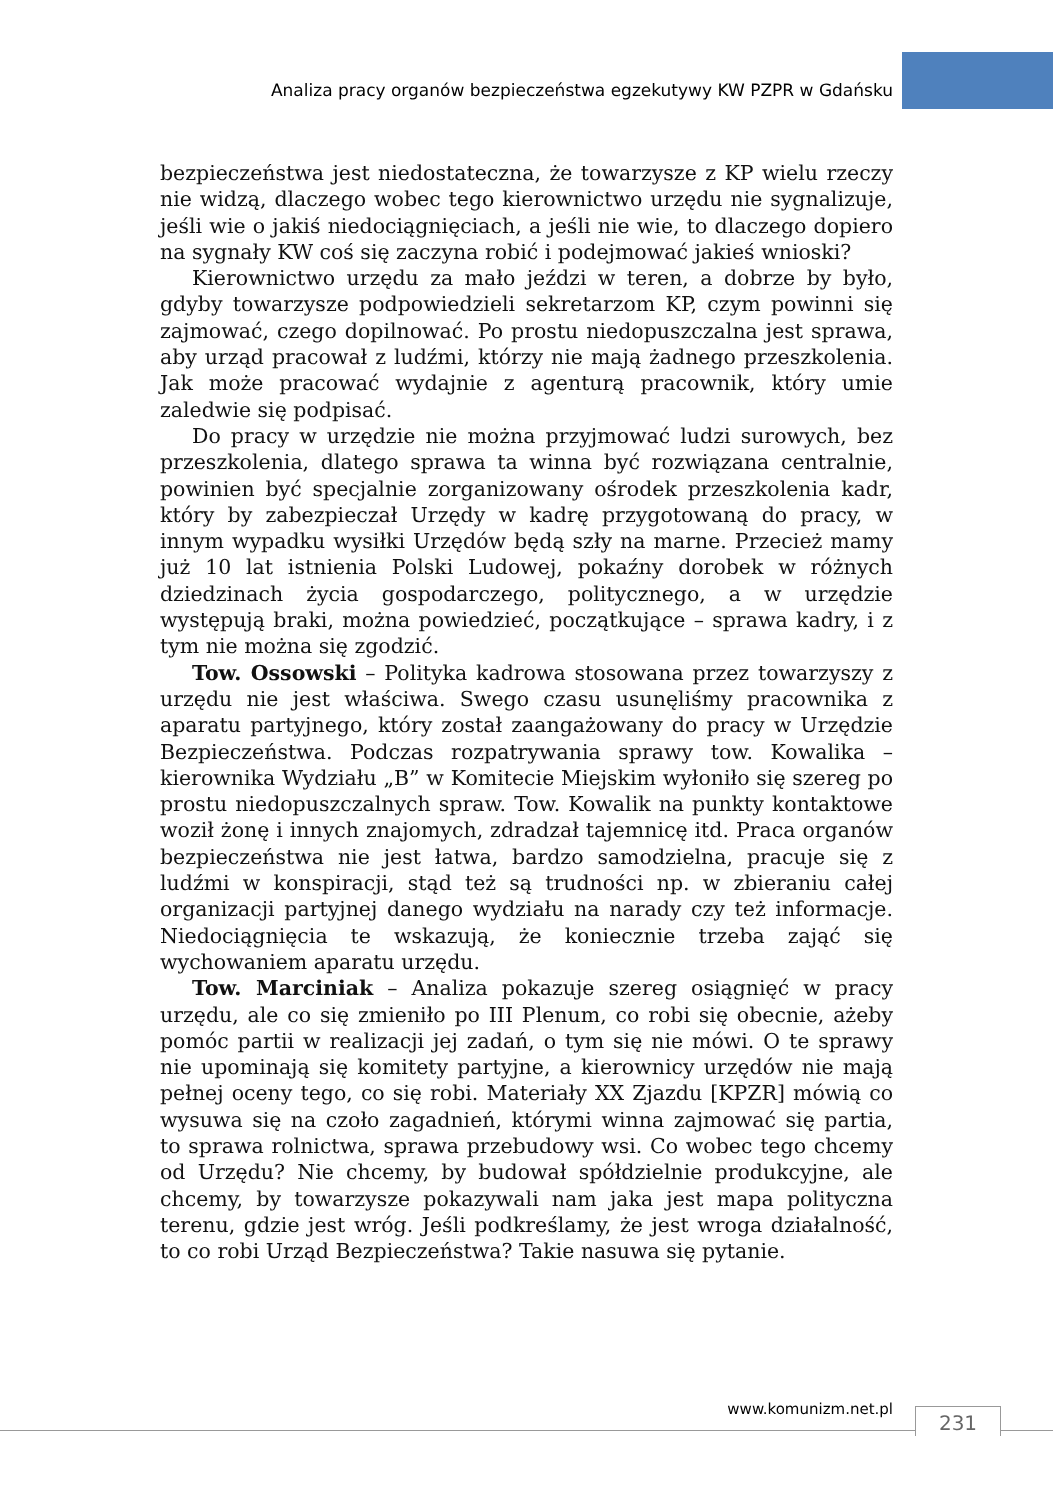Analiza pracy organów bezpieczeństwa egzekutywy KW PZPR w Gdańsku
bezpieczeństwa jest niedostateczna, że towarzysze z KP wielu rzeczy nie widzą, dlaczego wobec tego kierownictwo urzędu nie sygnalizuje, jeśli wie o jakiś niedociągnięciach, a jeśli nie wie, to dlaczego dopiero na sygnały KW coś się zaczyna robić i podejmować jakieś wnioski?
Kierownictwo urzędu za mało jeździ w teren, a dobrze by było, gdyby towarzysze podpowiedzieli sekretarzom KP, czym powinni się zajmować, czego dopilnować. Po prostu niedopuszczalna jest sprawa, aby urząd pracował z ludźmi, którzy nie mają żadnego przeszkolenia. Jak może pracować wydajnie z agenturą pracownik, który umie zaledwie się podpisać.
Do pracy w urzędzie nie można przyjmować ludzi surowych, bez przeszkolenia, dlatego sprawa ta winna być rozwiązana centralnie, powinien być specjalnie zorganizowany ośrodek przeszkolenia kadr, który by zabezpieczał Urzędy w kadrę przygotowaną do pracy, w innym wypadku wysiłki Urzędów będą szły na marne. Przecież mamy już 10 lat istnienia Polski Ludowej, pokaźny dorobek w różnych dziedzinach życia gospodarczego, politycznego, a w urzędzie występują braki, można powiedzieć, początkujące – sprawa kadry, i z tym nie można się zgodzić.
Tow. Ossowski – Polityka kadrowa stosowana przez towarzyszy z urzędu nie jest właściwa. Swego czasu usunęliśmy pracownika z aparatu partyjnego, który został zaangażowany do pracy w Urzędzie Bezpieczeństwa. Podczas rozpatrywania sprawy tow. Kowalika – kierownika Wydziału „B” w Komitecie Miejskim wyłoniło się szereg po prostu niedopuszczalnych spraw. Tow. Kowalik na punkty kontaktowe woził żonę i innych znajomych, zdradzał tajemnicę itd. Praca organów bezpieczeństwa nie jest łatwa, bardzo samodzielna, pracuje się z ludźmi w konspiracji, stąd też są trudności np. w zbieraniu całej organizacji partyjnej danego wydziału na narady czy też informacje. Niedociągnięcia te wskazują, że koniecznie trzeba zająć się wychowaniem aparatu urzędu.
Tow. Marciniak – Analiza pokazuje szereg osiągnięć w pracy urzędu, ale co się zmieniło po III Plenum, co robi się obecnie, ażeby pomóc partii w realizacji jej zadań, o tym się nie mówi. O te sprawy nie upominają się komitety partyjne, a kierownicy urzędów nie mają pełnej oceny tego, co się robi. Materiały XX Zjazdu [KPZR] mówią co wysuwa się na czoło zagadnień, którymi winna zajmować się partia, to sprawa rolnictwa, sprawa przebudowy wsi. Co wobec tego chcemy od Urzędu? Nie chcemy, by budował spółdzielnie produkcyjne, ale chcemy, by towarzysze pokazywali nam jaka jest mapa polityczna terenu, gdzie jest wróg. Jeśli podkreślamy, że jest wroga działalność, to co robi Urząd Bezpieczeństwa? Takie nasuwa się pytanie.
www.komunizm.net.pl 231